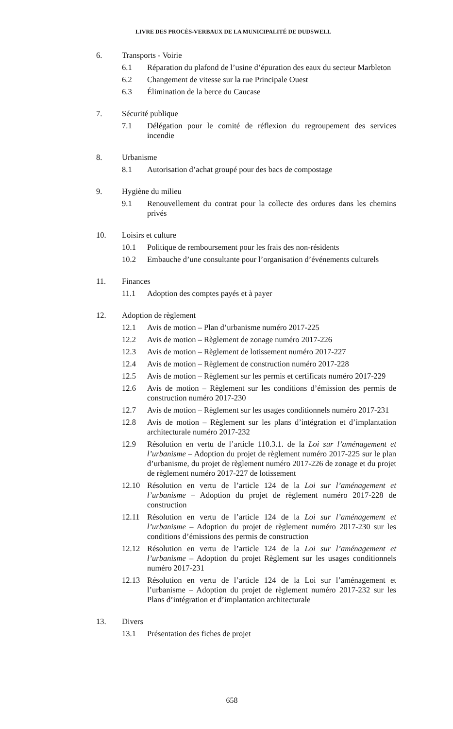LIVRE DES PROCÈS-VERBAUX DE LA MUNICIPALITÉ DE DUDSWELL
6. Transports - Voirie
6.1 Réparation du plafond de l’usine d’épuration des eaux du secteur Marbleton
6.2 Changement de vitesse sur la rue Principale Ouest
6.3 Élimination de la berce du Caucase
7. Sécurité publique
7.1 Délégation pour le comité de réflexion du regroupement des services incendie
8. Urbanisme
8.1 Autorisation d’achat groupé pour des bacs de compostage
9. Hygiène du milieu
9.1 Renouvellement du contrat pour la collecte des ordures dans les chemins privés
10. Loisirs et culture
10.1 Politique de remboursement pour les frais des non-résidents
10.2 Embauche d’une consultante pour l’organisation d’événements culturels
11. Finances
11.1 Adoption des comptes payés et à payer
12. Adoption de règlement
12.1 Avis de motion – Plan d’urbanisme numéro 2017-225
12.2 Avis de motion – Règlement de zonage numéro 2017-226
12.3 Avis de motion – Règlement de lotissement numéro 2017-227
12.4 Avis de motion – Règlement de construction numéro 2017-228
12.5 Avis de motion – Règlement sur les permis et certificats numéro 2017-229
12.6 Avis de motion – Règlement sur les conditions d’émission des permis de construction numéro 2017-230
12.7 Avis de motion – Règlement sur les usages conditionnels numéro 2017-231
12.8 Avis de motion – Règlement sur les plans d’intégration et d’implantation architecturale numéro 2017-232
12.9 Résolution en vertu de l’article 110.3.1. de la Loi sur l’aménagement et l’urbanisme – Adoption du projet de règlement numéro 2017-225 sur le plan d’urbanisme, du projet de règlement numéro 2017-226 de zonage et du projet de règlement numéro 2017-227 de lotissement
12.10 Résolution en vertu de l’article 124 de la Loi sur l’aménagement et l’urbanisme – Adoption du projet de règlement numéro 2017-228 de construction
12.11 Résolution en vertu de l’article 124 de la Loi sur l’aménagement et l’urbanisme – Adoption du projet de règlement numéro 2017-230 sur les conditions d’émissions des permis de construction
12.12 Résolution en vertu de l’article 124 de la Loi sur l’aménagement et l’urbanisme – Adoption du projet Règlement sur les usages conditionnels numéro 2017-231
12.13 Résolution en vertu de l’article 124 de la Loi sur l’aménagement et l’urbanisme – Adoption du projet de règlement numéro 2017-232 sur les Plans d’intégration et d’implantation architecturale
13. Divers
13.1 Présentation des fiches de projet
658